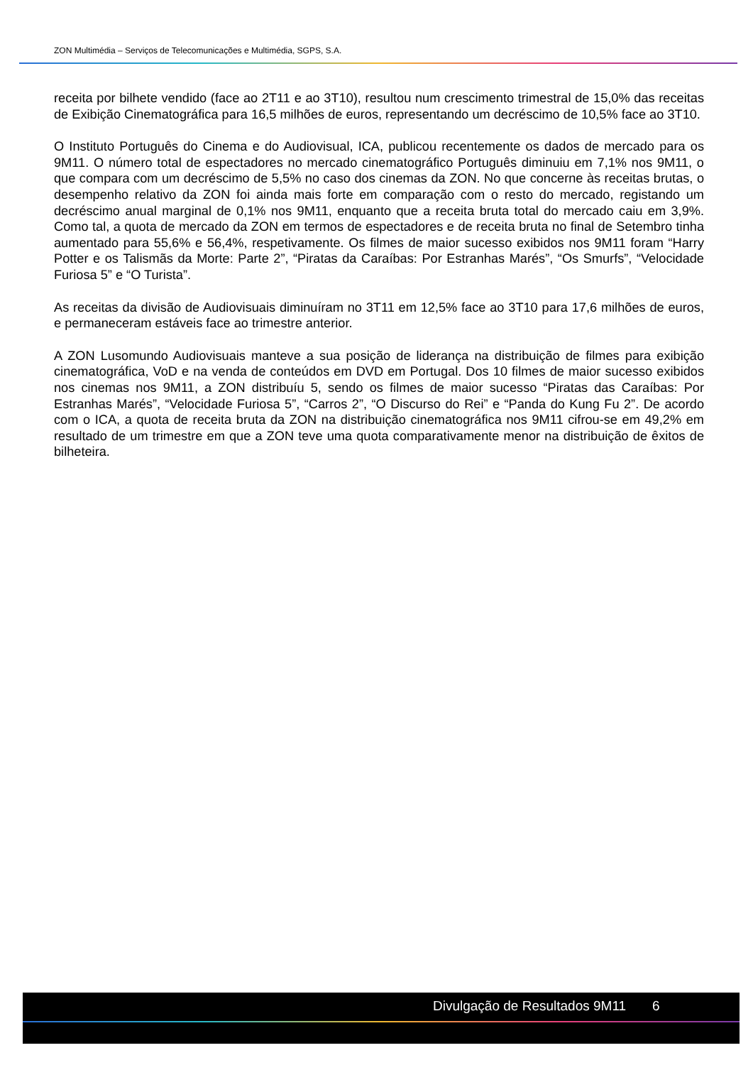ZON Multimédia – Serviços de Telecomunicações e Multimédia, SGPS, S.A.
receita por bilhete vendido (face ao 2T11 e ao 3T10), resultou num crescimento trimestral de 15,0% das receitas de Exibição Cinematográfica para 16,5 milhões de euros, representando um decréscimo de 10,5% face ao 3T10.
O Instituto Português do Cinema e do Audiovisual, ICA, publicou recentemente os dados de mercado para os 9M11. O número total de espectadores no mercado cinematográfico Português diminuiu em 7,1% nos 9M11, o que compara com um decréscimo de 5,5% no caso dos cinemas da ZON. No que concerne às receitas brutas, o desempenho relativo da ZON foi ainda mais forte em comparação com o resto do mercado, registando um decréscimo anual marginal de 0,1% nos 9M11, enquanto que a receita bruta total do mercado caiu em 3,9%. Como tal, a quota de mercado da ZON em termos de espectadores e de receita bruta no final de Setembro tinha aumentado para 55,6% e 56,4%, respetivamente. Os filmes de maior sucesso exibidos nos 9M11 foram “Harry Potter e os Talismãs da Morte: Parte 2”, “Piratas da Caraíbas: Por Estranhas Marés”, “Os Smurfs”, “Velocidade Furiosa 5” e “O Turista”.
As receitas da divisão de Audiovisuais diminuíram no 3T11 em 12,5% face ao 3T10 para 17,6 milhões de euros, e permaneceram estáveis face ao trimestre anterior.
A ZON Lusomundo Audiovisuais manteve a sua posição de liderança na distribuição de filmes para exibição cinematográfica, VoD e na venda de conteúdos em DVD em Portugal. Dos 10 filmes de maior sucesso exibidos nos cinemas nos 9M11, a ZON distribuíu 5, sendo os filmes de maior sucesso “Piratas das Caraíbas: Por Estranhas Marés”, “Velocidade Furiosa 5”, “Carros 2”, “O Discurso do Rei” e “Panda do Kung Fu 2”. De acordo com o ICA, a quota de receita bruta da ZON na distribuição cinematográfica nos 9M11 cifrou-se em 49,2% em resultado de um trimestre em que a ZON teve uma quota comparativamente menor na distribuição de êxitos de bilheteira.
Divulgação de Resultados 9M11 6